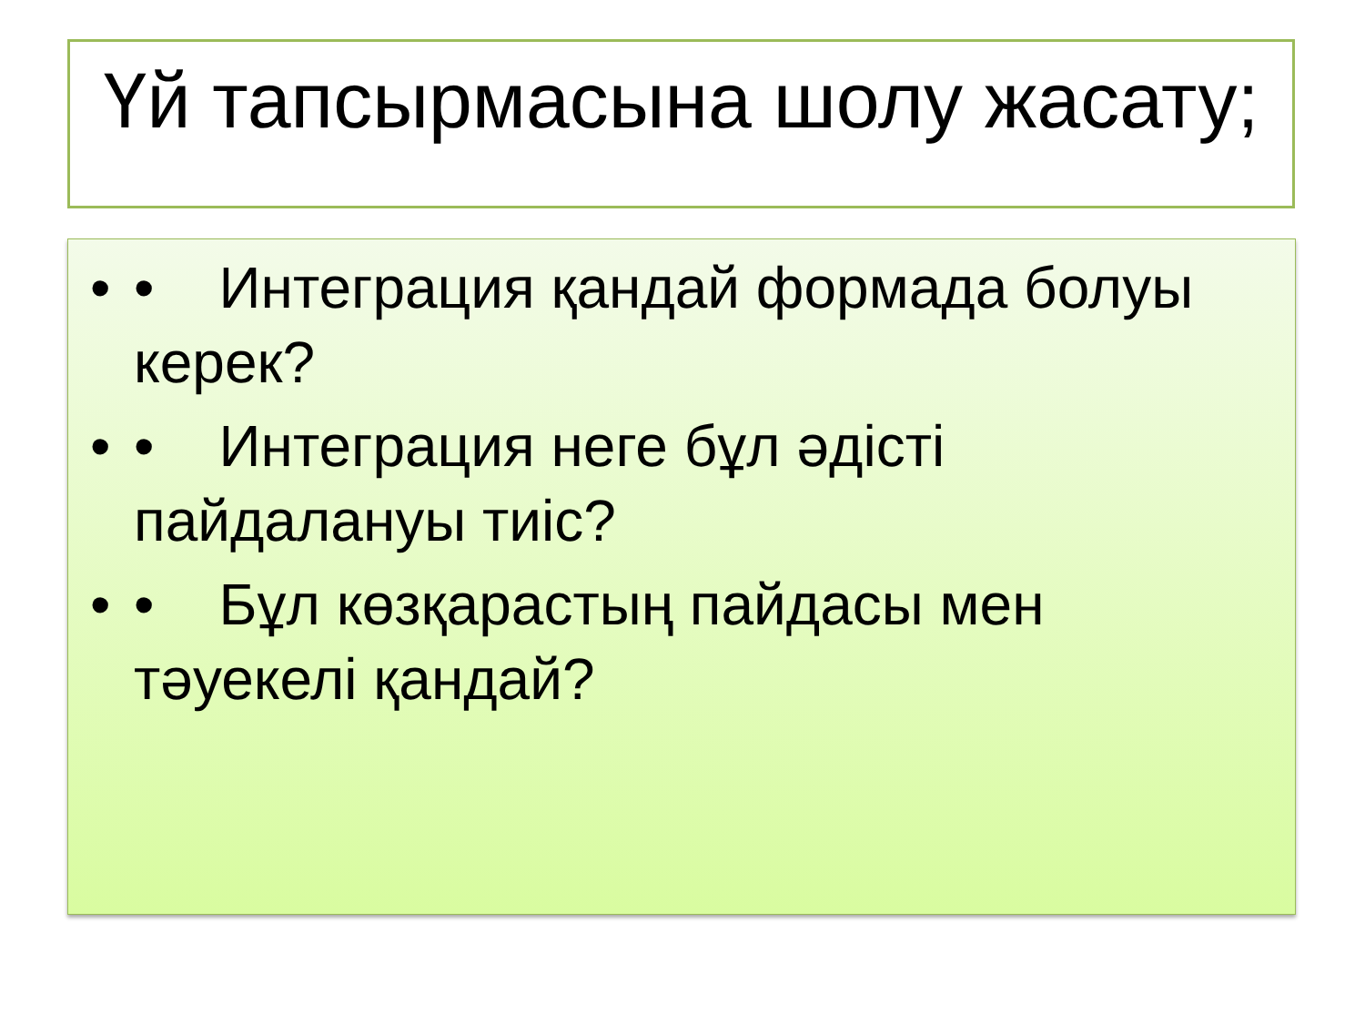Үй тапсырмасына шолу жасату;
• • Интеграция қандай формада болуы керек?
• • Интеграция неге бұл әдісті пайдалануы тиіс?
• • Бұл көзқарастың пайдасы мен тәуекелі қандай?